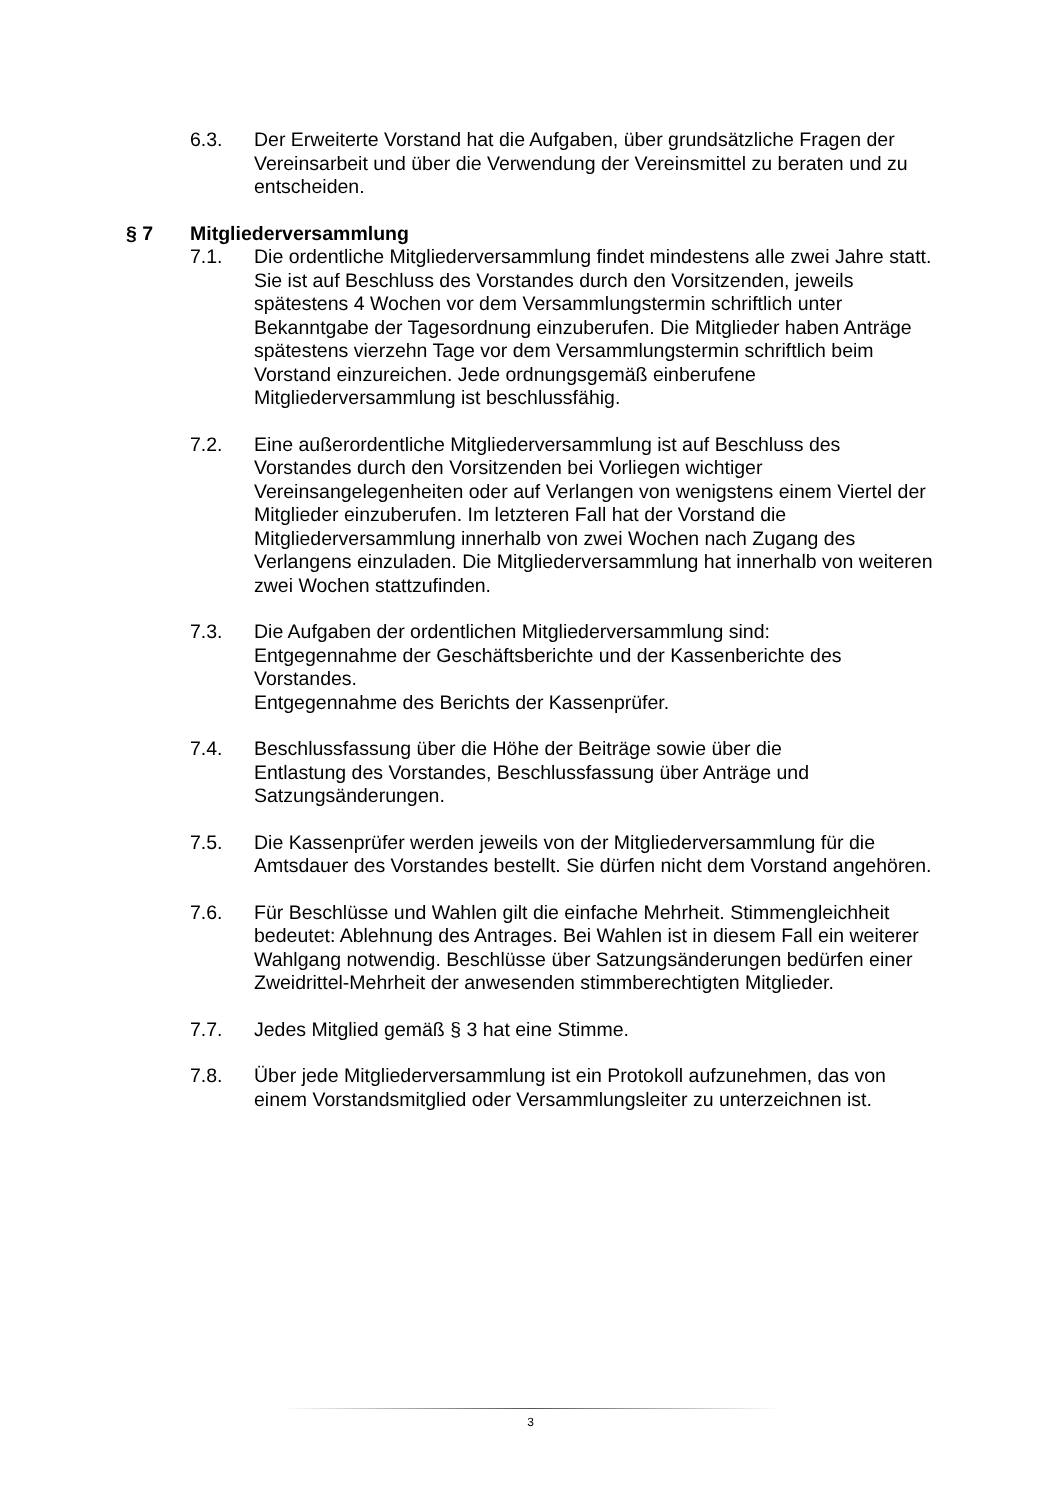6.3. Der Erweiterte Vorstand hat die Aufgaben, über grundsätzliche Fragen der Vereinsarbeit und über die Verwendung der Vereinsmittel zu beraten und zu entscheiden.
§ 7 Mitgliederversammlung
7.1. Die ordentliche Mitgliederversammlung findet mindestens alle zwei Jahre statt. Sie ist auf Beschluss des Vorstandes durch den Vorsitzenden, jeweils spätestens 4 Wochen vor dem Versammlungstermin schriftlich unter Bekanntgabe der Tagesordnung einzuberufen. Die Mitglieder haben Anträge spätestens vierzehn Tage vor dem Versammlungstermin schriftlich beim Vorstand einzureichen. Jede ordnungsgemäß einberufene Mitgliederversammlung ist beschlussfähig.
7.2. Eine außerordentliche Mitgliederversammlung ist auf Beschluss des Vorstandes durch den Vorsitzenden bei Vorliegen wichtiger Vereinsangelegenheiten oder auf Verlangen von wenigstens einem Viertel der Mitglieder einzuberufen. Im letzteren Fall hat der Vorstand die Mitgliederversammlung innerhalb von zwei Wochen nach Zugang des Verlangens einzuladen. Die Mitgliederversammlung hat innerhalb von weiteren zwei Wochen stattzufinden.
7.3. Die Aufgaben der ordentlichen Mitgliederversammlung sind:
Entgegennahme der Geschäftsberichte und der Kassenberichte des Vorstandes.
Entgegennahme des Berichts der Kassenprüfer.
7.4. Beschlussfassung über die Höhe der Beiträge sowie über die
Entlastung des Vorstandes, Beschlussfassung über Anträge und Satzungsänderungen.
7.5. Die Kassenprüfer werden jeweils von der Mitgliederversammlung für die Amtsdauer des Vorstandes bestellt. Sie dürfen nicht dem Vorstand angehören.
7.6. Für Beschlüsse und Wahlen gilt die einfache Mehrheit. Stimmengleichheit bedeutet: Ablehnung des Antrages. Bei Wahlen ist in diesem Fall ein weiterer Wahlgang notwendig. Beschlüsse über Satzungsänderungen bedürfen einer Zweidrittel-Mehrheit der anwesenden stimmberechtigten Mitglieder.
7.7. Jedes Mitglied gemäß § 3 hat eine Stimme.
7.8. Über jede Mitgliederversammlung ist ein Protokoll aufzunehmen, das von einem Vorstandsmitglied oder Versammlungsleiter zu unterzeichnen ist.
3